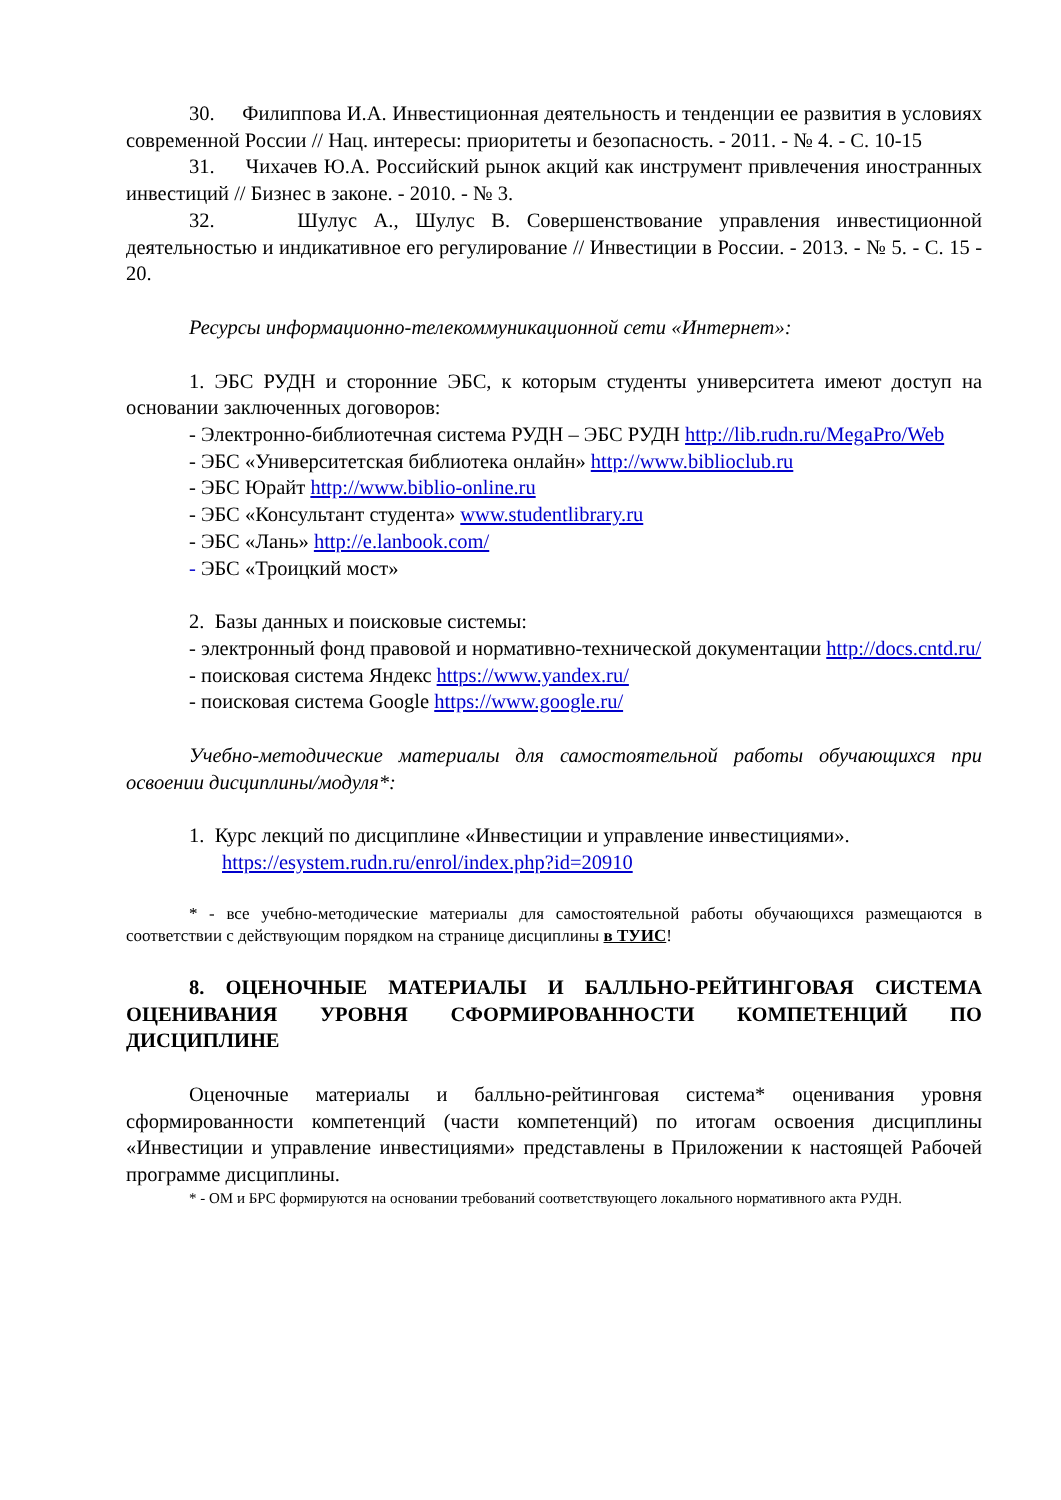30. Филиппова И.А. Инвестиционная деятельность и тенденции ее развития в условиях современной России // Нац. интересы: приоритеты и безопасность. - 2011. - № 4. - С. 10-15
31. Чихачев Ю.А. Российский рынок акций как инструмент привлечения иностранных инвестиций // Бизнес в законе. - 2010. - № 3.
32. Шулус А., Шулус В. Совершенствование управления инвестиционной деятельностью и индикативное его регулирование // Инвестиции в России. - 2013. - № 5. - С. 15 - 20.
Ресурсы информационно-телекоммуникационной сети «Интернет»:
1. ЭБС РУДН и сторонние ЭБС, к которым студенты университета имеют доступ на основании заключенных договоров:
- Электронно-библиотечная система РУДН – ЭБС РУДН http://lib.rudn.ru/MegaPro/Web
- ЭБС «Университетская библиотека онлайн» http://www.biblioclub.ru
- ЭБС Юрайт http://www.biblio-online.ru
- ЭБС «Консультант студента» www.studentlibrary.ru
- ЭБС «Лань» http://e.lanbook.com/
- ЭБС «Троицкий мост»
2. Базы данных и поисковые системы:
- электронный фонд правовой и нормативно-технической документации http://docs.cntd.ru/
- поисковая система Яндекс https://www.yandex.ru/
- поисковая система Google https://www.google.ru/
Учебно-методические материалы для самостоятельной работы обучающихся при освоении дисциплины/модуля*:
1. Курс лекций по дисциплине «Инвестиции и управление инвестициями».
https://esystem.rudn.ru/enrol/index.php?id=20910
* - все учебно-методические материалы для самостоятельной работы обучающихся размещаются в соответствии с действующим порядком на странице дисциплины в ТУИС!
8. ОЦЕНОЧНЫЕ МАТЕРИАЛЫ И БАЛЛЬНО-РЕЙТИНГОВАЯ СИСТЕМА ОЦЕНИВАНИЯ УРОВНЯ СФОРМИРОВАННОСТИ КОМПЕТЕНЦИЙ ПО ДИСЦИПЛИНЕ
Оценочные материалы и балльно-рейтинговая система* оценивания уровня сформированности компетенций (части компетенций) по итогам освоения дисциплины «Инвестиции и управление инвестициями» представлены в Приложении к настоящей Рабочей программе дисциплины.
* - ОМ и БРС формируются на основании требований соответствующего локального нормативного акта РУДН.